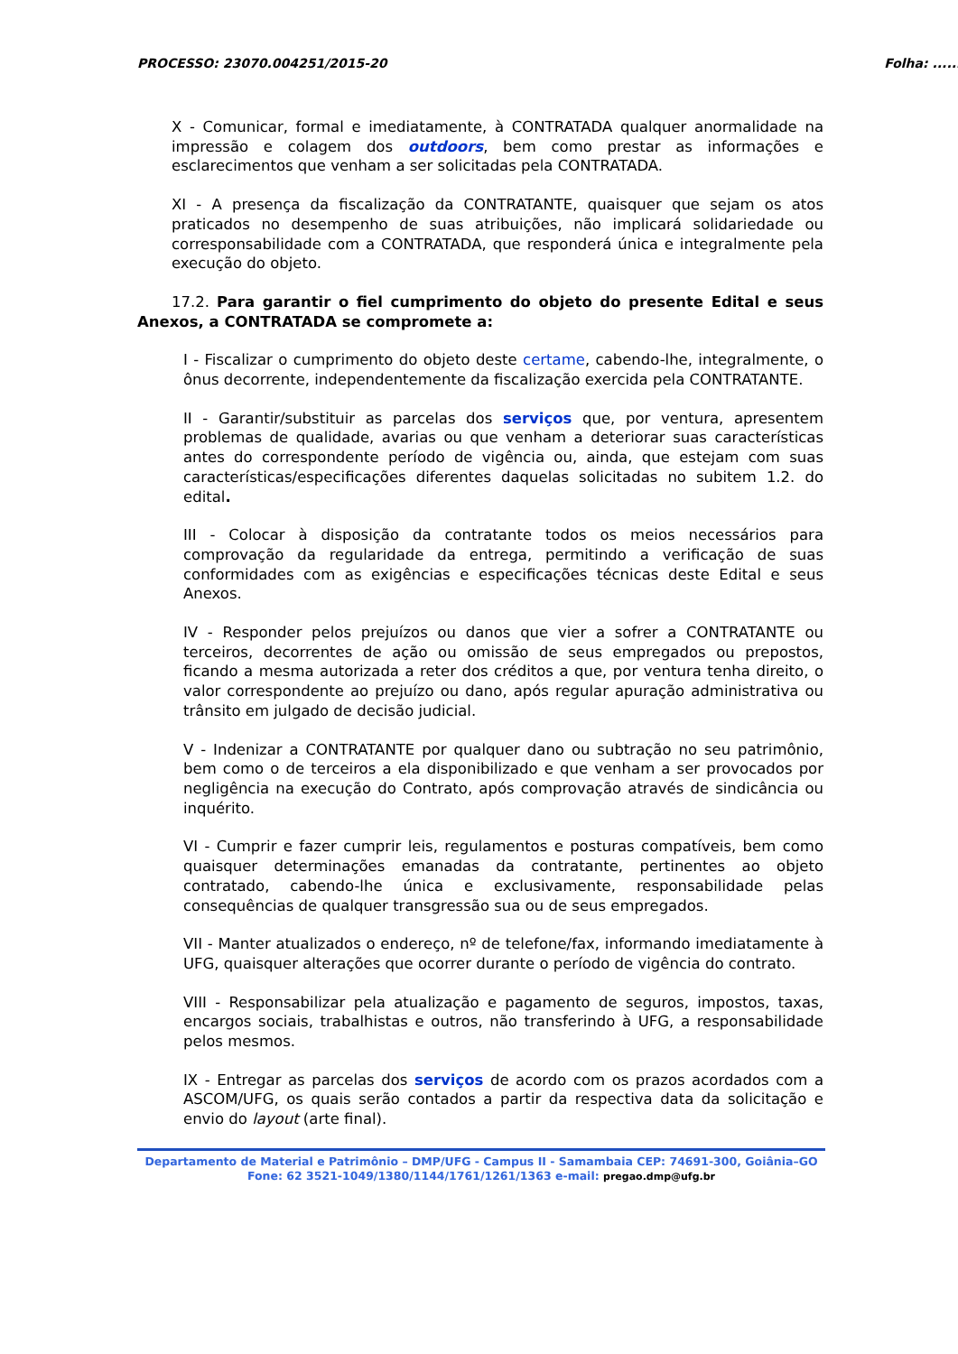PROCESSO: 23070.004251/2015-20 Folha: ........
X - Comunicar, formal e imediatamente, à CONTRATADA qualquer anormalidade na impressão e colagem dos outdoors, bem como prestar as informações e esclarecimentos que venham a ser solicitadas pela CONTRATADA.
XI - A presença da fiscalização da CONTRATANTE, quaisquer que sejam os atos praticados no desempenho de suas atribuições, não implicará solidariedade ou corresponsabilidade com a CONTRATADA, que responderá única e integralmente pela execução do objeto.
17.2. Para garantir o fiel cumprimento do objeto do presente Edital e seus Anexos, a CONTRATADA se compromete a:
I - Fiscalizar o cumprimento do objeto deste certame, cabendo-lhe, integralmente, o ônus decorrente, independentemente da fiscalização exercida pela CONTRATANTE.
II - Garantir/substituir as parcelas dos serviços que, por ventura, apresentem problemas de qualidade, avarias ou que venham a deteriorar suas características antes do correspondente período de vigência ou, ainda, que estejam com suas características/especificações diferentes daquelas solicitadas no subitem 1.2. do edital.
III - Colocar à disposição da contratante todos os meios necessários para comprovação da regularidade da entrega, permitindo a verificação de suas conformidades com as exigências e especificações técnicas deste Edital e seus Anexos.
IV - Responder pelos prejuízos ou danos que vier a sofrer a CONTRATANTE ou terceiros, decorrentes de ação ou omissão de seus empregados ou prepostos, ficando a mesma autorizada a reter dos créditos a que, por ventura tenha direito, o valor correspondente ao prejuízo ou dano, após regular apuração administrativa ou trânsito em julgado de decisão judicial.
V - Indenizar a CONTRATANTE por qualquer dano ou subtração no seu patrimônio, bem como o de terceiros a ela disponibilizado e que venham a ser provocados por negligência na execução do Contrato, após comprovação através de sindicância ou inquérito.
VI - Cumprir e fazer cumprir leis, regulamentos e posturas compatíveis, bem como quaisquer determinações emanadas da contratante, pertinentes ao objeto contratado, cabendo-lhe única e exclusivamente, responsabilidade pelas consequências de qualquer transgressão sua ou de seus empregados.
VII - Manter atualizados o endereço, nº de telefone/fax, informando imediatamente à UFG, quaisquer alterações que ocorrer durante o período de vigência do contrato.
VIII - Responsabilizar pela atualização e pagamento de seguros, impostos, taxas, encargos sociais, trabalhistas e outros, não transferindo à UFG, a responsabilidade pelos mesmos.
IX - Entregar as parcelas dos serviços de acordo com os prazos acordados com a ASCOM/UFG, os quais serão contados a partir da respectiva data da solicitação e envio do layout (arte final).
Departamento de Material e Patrimônio – DMP/UFG - Campus II - Samambaia CEP: 74691-300, Goiânia–GO
Fone: 62 3521-1049/1380/1144/1761/1261/1363 e-mail: pregao.dmp@ufg.br